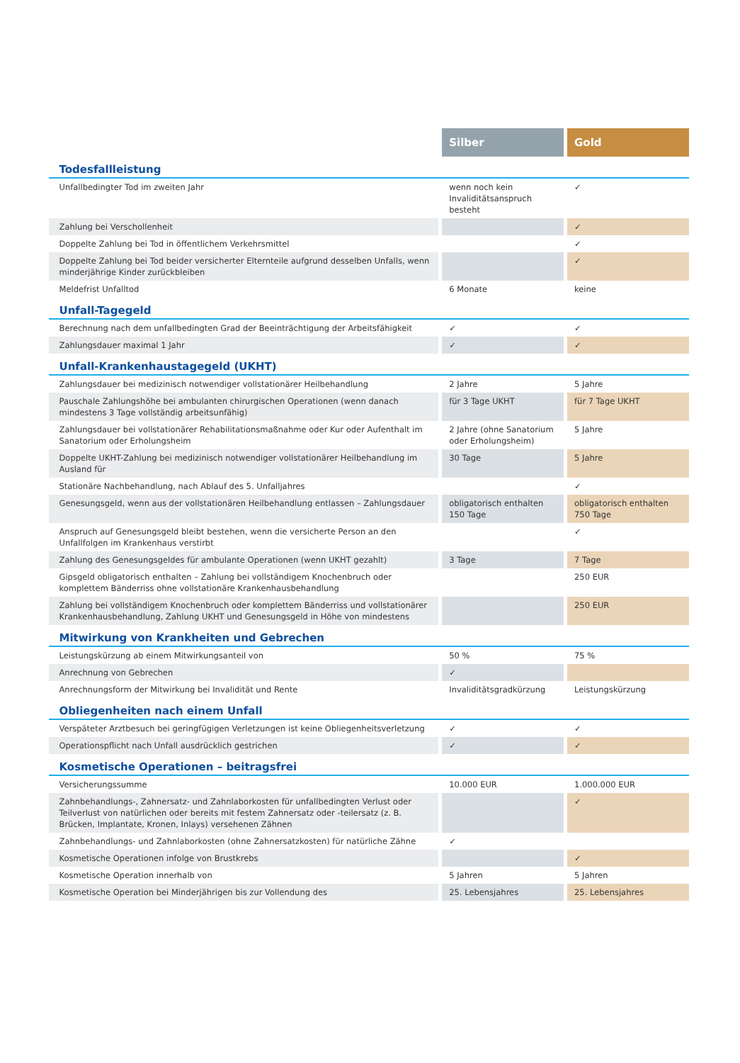| | Silber | Gold |
| --- | --- | --- |
| Todesfallleistung | | |
| Unfallbedingter Tod im zweiten Jahr | wenn noch kein Invaliditätsanspruch besteht | ✓ |
| Zahlung bei Verschollenheit | | ✓ |
| Doppelte Zahlung bei Tod in öffentlichem Verkehrsmittel | | ✓ |
| Doppelte Zahlung bei Tod beider versicherter Elternteile aufgrund desselben Unfalls, wenn minderjährige Kinder zurückbleiben | | ✓ |
| Meldefrist Unfalltod | 6 Monate | keine |
| Unfall-Tagegeld | | |
| Berechnung nach dem unfallbedingten Grad der Beeinträchtigung der Arbeitsfähigkeit | ✓ | ✓ |
| Zahlungsdauer maximal 1 Jahr | ✓ | ✓ |
| Unfall-Krankenhaustagegeld (UKHT) | | |
| Zahlungsdauer bei medizinisch notwendiger vollstationärer Heilbehandlung | 2 Jahre | 5 Jahre |
| Pauschale Zahlungshöhe bei ambulanten chirurgischen Operationen (wenn danach mindestens 3 Tage vollständig arbeitsunfähig) | für 3 Tage UKHT | für 7 Tage UKHT |
| Zahlungsdauer bei vollstationärer Rehabilitationsmaßnahme oder Kur oder Aufenthalt im Sanatorium oder Erholungsheim | 2 Jahre (ohne Sanatorium oder Erholungsheim) | 5 Jahre |
| Doppelte UKHT-Zahlung bei medizinisch notwendiger vollstationärer Heilbehandlung im Ausland für | 30 Tage | 5 Jahre |
| Stationäre Nachbehandlung, nach Ablauf des 5. Unfalljahres | | ✓ |
| Genesungsgeld, wenn aus der vollstationären Heilbehandlung entlassen – Zahlungsdauer | obligatorisch enthalten 150 Tage | obligatorisch enthalten 750 Tage |
| Anspruch auf Genesungsgeld bleibt bestehen, wenn die versicherte Person an den Unfallfolgen im Krankenhaus verstirbt | | ✓ |
| Zahlung des Genesungsgeldes für ambulante Operationen (wenn UKHT gezahlt) | 3 Tage | 7 Tage |
| Gipsgeld obligatorisch enthalten – Zahlung bei vollständigem Knochenbruch oder komplettem Bänderriss ohne vollstationäre Krankenhausbehandlung | | 250 EUR |
| Zahlung bei vollständigem Knochenbruch oder komplettem Bänderriss und vollstationärer Krankenhausbehandlung, Zahlung UKHT und Genesungsgeld in Höhe von mindestens | | 250 EUR |
| Mitwirkung von Krankheiten und Gebrechen | | |
| Leistungskürzung ab einem Mitwirkungsanteil von | 50 % | 75 % |
| Anrechnung von Gebrechen | ✓ | |
| Anrechnungsform der Mitwirkung bei Invalidität und Rente | Invaliditätsgradkürzung | Leistungskürzung |
| Obliegenheiten nach einem Unfall | | |
| Verspäteter Arztbesuch bei geringfügigen Verletzungen ist keine Obliegenheitsverletzung | ✓ | ✓ |
| Operationspflicht nach Unfall ausdrücklich gestrichen | ✓ | ✓ |
| Kosmetische Operationen – beitragsfrei | | |
| Versicherungssumme | 10.000 EUR | 1.000.000 EUR |
| Zahnbehandlungs-, Zahnersatz- und Zahnlaborkosten für unfallbedingten Verlust oder Teilverlust von natürlichen oder bereits mit festem Zahnersatz oder -teilersatz (z. B. Brücken, Implantate, Kronen, Inlays) versehenen Zähnen | | ✓ |
| Zahnbehandlungs- und Zahnlaborkosten (ohne Zahnersatzkosten) für natürliche Zähne | ✓ | |
| Kosmetische Operationen infolge von Brustkrebs | | ✓ |
| Kosmetische Operation innerhalb von | 5 Jahren | 5 Jahren |
| Kosmetische Operation bei Minderjährigen bis zur Vollendung des | 25. Lebensjahres | 25. Lebensjahres |